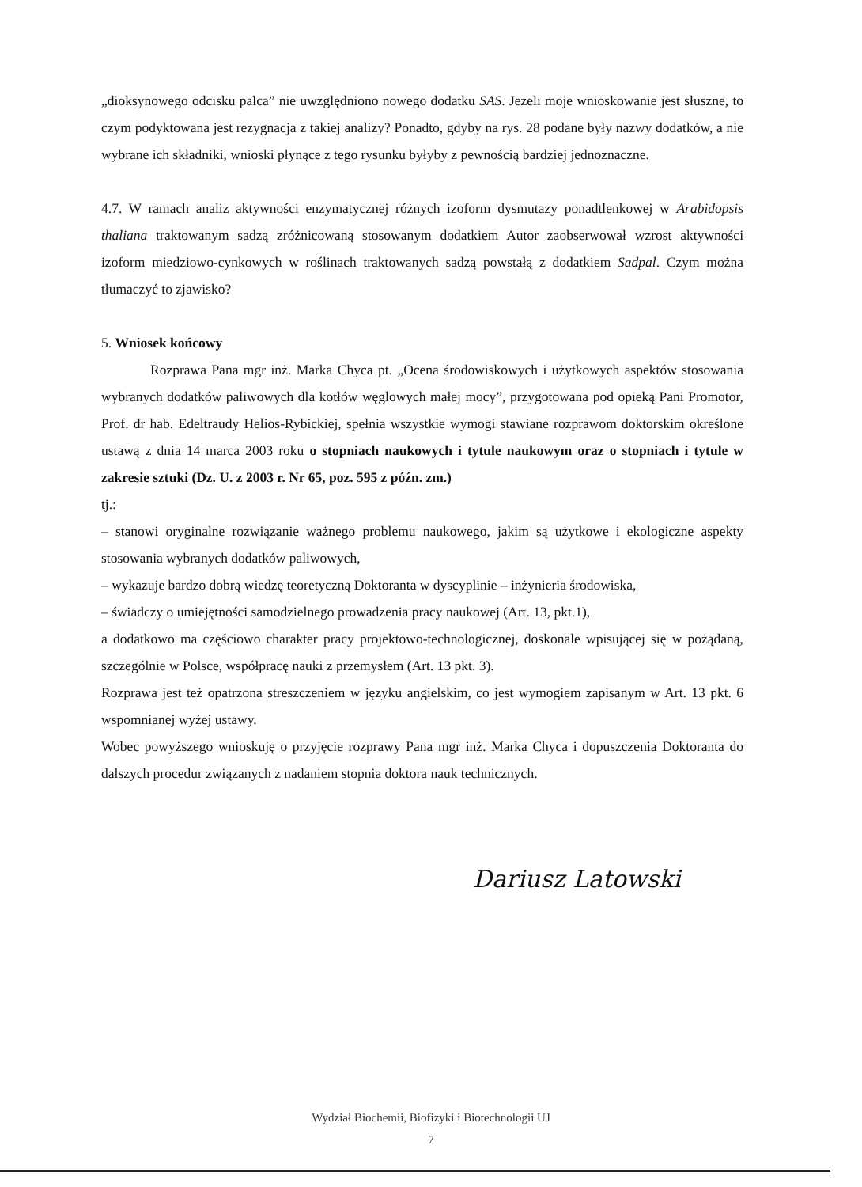„dioksynowego odcisku palca” nie uwzględniono nowego dodatku SAS. Jeżeli moje wnioskowanie jest słuszne, to czym podyktowana jest rezygnacja z takiej analizy? Ponadto, gdyby na rys. 28 podane były nazwy dodatków, a nie wybrane ich składniki, wnioski płynące z tego rysunku byłyby z pewnością bardziej jednoznaczne.
4.7. W ramach analiz aktywności enzymatycznej różnych izoform dysmutazy ponadtlenkowej w Arabidopsis thaliana traktowanym sadzą zróżnicowaną stosowanym dodatkiem Autor zaobserwował wzrost aktywności izoform miedziowo-cynkowych w roślinach traktowanych sadzą powstałą z dodatkiem Sadpal. Czym można tłumaczyć to zjawisko?
5. Wniosek końcowy
Rozprawa Pana mgr inż. Marka Chyca pt. „Ocena środowiskowych i użytkowych aspektów stosowania wybranych dodatków paliwowych dla kotłów węglowych małej mocy”, przygotowana pod opieką Pani Promotor, Prof. dr hab. Edeltraudy Helios-Rybickiej, spełnia wszystkie wymogi stawiane rozprawom doktorskim określone ustawą z dnia 14 marca 2003 roku o stopniach naukowych i tytule naukowym oraz o stopniach i tytule w zakresie sztuki (Dz. U. z 2003 r. Nr 65, poz. 595 z późn. zm.)
tj.:
– stanowi oryginalne rozwiązanie ważnego problemu naukowego, jakim są użytkowe i ekologiczne aspekty stosowania wybranych dodatków paliwowych,
– wykazuje bardzo dobrą wiedzę teoretyczną Doktoranta w dyscyplinie – inżynieria środowiska,
– świadczy o umiejętności samodzielnego prowadzenia pracy naukowej (Art. 13, pkt.1),
a dodatkowo ma częściowo charakter pracy projektowo-technologicznej, doskonale wpisującej się w pożądaną, szczególnie w Polsce, współpracę nauki z przemysłem (Art. 13 pkt. 3).
Rozprawa jest też opatrzona streszczeniem w języku angielskim, co jest wymogiem zapisanym w Art. 13 pkt. 6 wspomnianej wyżej ustawy.
Wobec powyższego wnioskuję o przyjęcie rozprawy Pana mgr inż. Marka Chyca i dopuszczenia Doktoranta do dalszych procedur związanych z nadaniem stopnia doktora nauk technicznych.
Dariusz Latowski
Wydział Biochemii, Biofizyki i Biotechnologii UJ
7